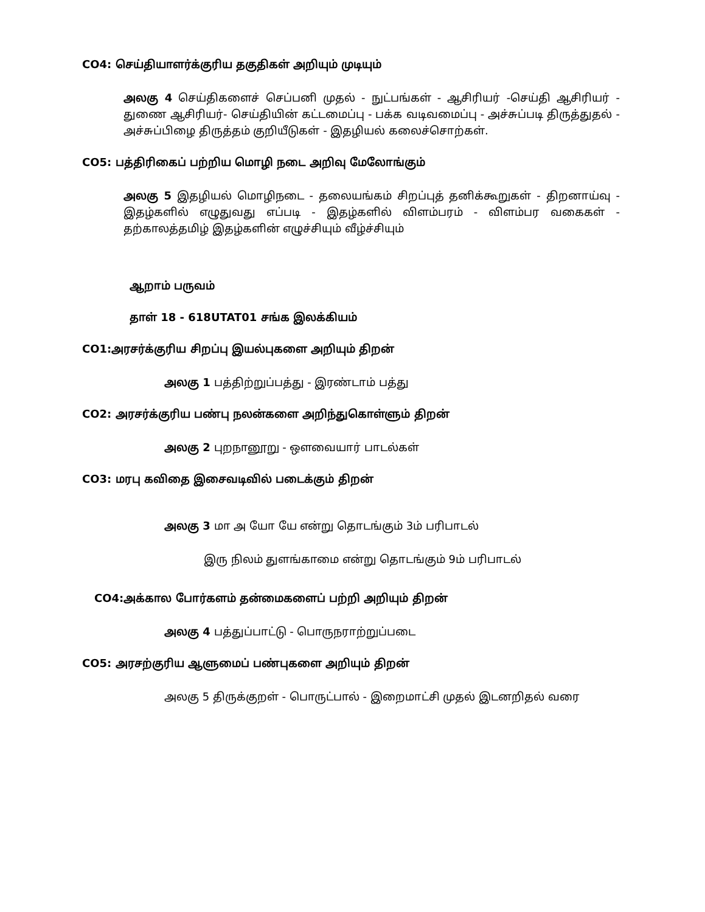CO4: செய்தியாளர்க்குரிய தகுதிகள் அறியும் முடியும்
அலகு 4 செய்திகளைச் செப்பனி முதல் - நுட்பங்கள் - ஆசிரியர் -செய்தி ஆசிரியர் - துணை ஆசிரியர்- செய்தியின் கட்டமைப்பு - பக்க வடிவமைப்பு - அச்சுப்படி திருத்துதல் - அச்சுப்பிழை திருத்தம் குறியீடுகள் - இதழியல் கலைச்சொற்கள்.
CO5: பத்திரிகைப் பற்றிய மொழி நடை அறிவு மேலோங்கும்
அலகு 5 இதழியல் மொழிநடை - தலையங்கம் சிறப்புத் தனிக்கூறுகள் - திறனாய்வு - இதழ்களில் எழுதுவது எப்படி - இதழ்களில் விளம்பரம் - விளம்பர வகைகள் - தற்காலத்தமிழ் இதழ்களின் எழுச்சியும் வீழ்ச்சியும்
ஆறாம் பருவம்
தாள் 18 - 618UTAT01 சங்க இலக்கியம்
CO1:அரசர்க்குரிய சிறப்பு இயல்புகளை அறியும் திறன்
அலகு 1 பத்திற்றுப்பத்து - இரண்டாம் பத்து
CO2: அரசர்க்குரிய பண்பு நலன்களை அறிந்துகொள்ளும் திறன்
அலகு 2 புறநானூறு - ஔவையார் பாடல்கள்
CO3: மரபு கவிதை இசைவடிவில் படைக்கும் திறன்
அலகு 3 மா அ யோ யே என்று தொடங்கும் 3ம் பரிபாடல்
இரு நிலம் துளங்காமை என்று தொடங்கும் 9ம் பரிபாடல்
CO4:அக்கால போர்களம் தன்மைகளைப் பற்றி அறியும் திறன்
அலகு 4 பத்துப்பாட்டு - பொருநராற்றுப்படை
CO5: அரசற்குரிய ஆளுமைப் பண்புகளை அறியும் திறன்
அலகு 5 திருக்குறள் - பொருட்பால் - இறைமாட்சி முதல் இடனறிதல் வரை